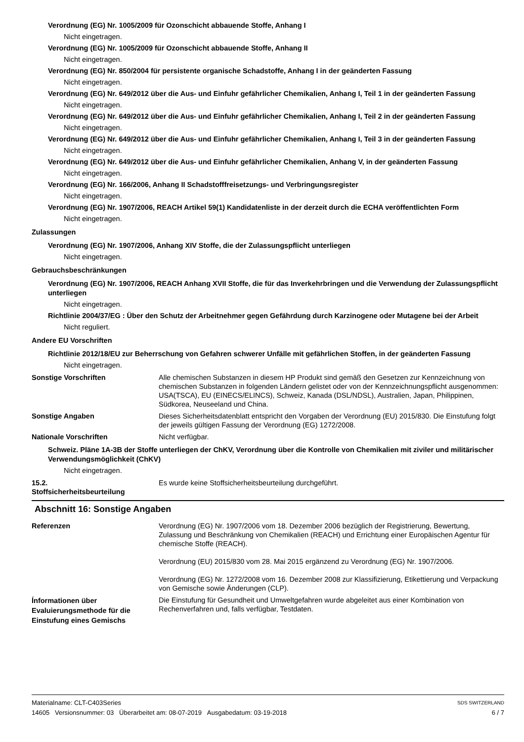Verordnung (EG) Nr. 1005/2009 für Ozonschicht abbauende Stoffe, Anhang I
Nicht eingetragen.
Verordnung (EG) Nr. 1005/2009 für Ozonschicht abbauende Stoffe, Anhang II
Nicht eingetragen.
Verordnung (EG) Nr. 850/2004 für persistente organische Schadstoffe, Anhang I in der geänderten Fassung
Nicht eingetragen.
Verordnung (EG) Nr. 649/2012 über die Aus- und Einfuhr gefährlicher Chemikalien, Anhang I, Teil 1 in der geänderten Fassung
Nicht eingetragen.
Verordnung (EG) Nr. 649/2012 über die Aus- und Einfuhr gefährlicher Chemikalien, Anhang I, Teil 2 in der geänderten Fassung
Nicht eingetragen.
Verordnung (EG) Nr. 649/2012 über die Aus- und Einfuhr gefährlicher Chemikalien, Anhang I, Teil 3 in der geänderten Fassung
Nicht eingetragen.
Verordnung (EG) Nr. 649/2012 über die Aus- und Einfuhr gefährlicher Chemikalien, Anhang V, in der geänderten Fassung
Nicht eingetragen.
Verordnung (EG) Nr. 166/2006, Anhang II Schadstofffreisetzungs- und Verbringungsregister
Nicht eingetragen.
Verordnung (EG) Nr. 1907/2006, REACH Artikel 59(1) Kandidatenliste in der derzeit durch die ECHA veröffentlichten Form
Nicht eingetragen.
Zulassungen
Verordnung (EG) Nr. 1907/2006, Anhang XIV Stoffe, die der Zulassungspflicht unterliegen
Nicht eingetragen.
Gebrauchsbeschränkungen
Verordnung (EG) Nr. 1907/2006, REACH Anhang XVII Stoffe, die für das Inverkehrbringen und die Verwendung der Zulassungspflicht unterliegen
Nicht eingetragen.
Richtlinie 2004/37/EG : Über den Schutz der Arbeitnehmer gegen Gefährdung durch Karzinogene oder Mutagene bei der Arbeit
Nicht reguliert.
Andere EU Vorschriften
Richtlinie 2012/18/EU zur Beherrschung von Gefahren schwerer Unfälle mit gefährlichen Stoffen, in der geänderten Fassung
Nicht eingetragen.
Sonstige Vorschriften Alle chemischen Substanzen in diesem HP Produkt sind gemäß den Gesetzen zur Kennzeichnung von chemischen Substanzen in folgenden Ländern gelistet oder von der Kennzeichnungspflicht ausgenommen: USA(TSCA), EU (EINECS/ELINCS), Schweiz, Kanada (DSL/NDSL), Australien, Japan, Philippinen, Südkorea, Neuseeland und China.
Sonstige Angaben Dieses Sicherheitsdatenblatt entspricht den Vorgaben der Verordnung (EU) 2015/830. Die Einstufung folgt der jeweils gültigen Fassung der Verordnung (EG) 1272/2008.
Nationale Vorschriften Nicht verfügbar.
Schweiz. Pläne 1A-3B der Stoffe unterliegen der ChKV, Verordnung über die Kontrolle von Chemikalien mit ziviler und militärischer Verwendungsmöglichkeit (ChKV)
Nicht eingetragen.
15.2.
Stoffsicherheitsbeurteilung
Es wurde keine Stoffsicherheitsbeurteilung durchgeführt.
Abschnitt 16: Sonstige Angaben
Referenzen Verordnung (EG) Nr. 1907/2006 vom 18. Dezember 2006 bezüglich der Registrierung, Bewertung, Zulassung und Beschränkung von Chemikalien (REACH) und Errichtung einer Europäischen Agentur für chemische Stoffe (REACH).
Verordnung (EU) 2015/830 vom 28. Mai 2015 ergänzend zu Verordnung (EG) Nr. 1907/2006.
Verordnung (EG) Nr. 1272/2008 vom 16. Dezember 2008 zur Klassifizierung, Etikettierung und Verpackung von Gemische sowie Änderungen (CLP).
Ínformationen über Evaluierungsmethode für die Einstufung eines Gemischs
Die Einstufung für Gesundheit und Umweltgefahren wurde abgeleitet aus einer Kombination von Rechenverfahren und, falls verfügbar, Testdaten.
Materialname: CLT-C403Series SDS SWITZERLAND
14605 Versionsnummer: 03 Überarbeitet am: 08-07-2019 Ausgabedatum: 03-19-2018 6 / 7